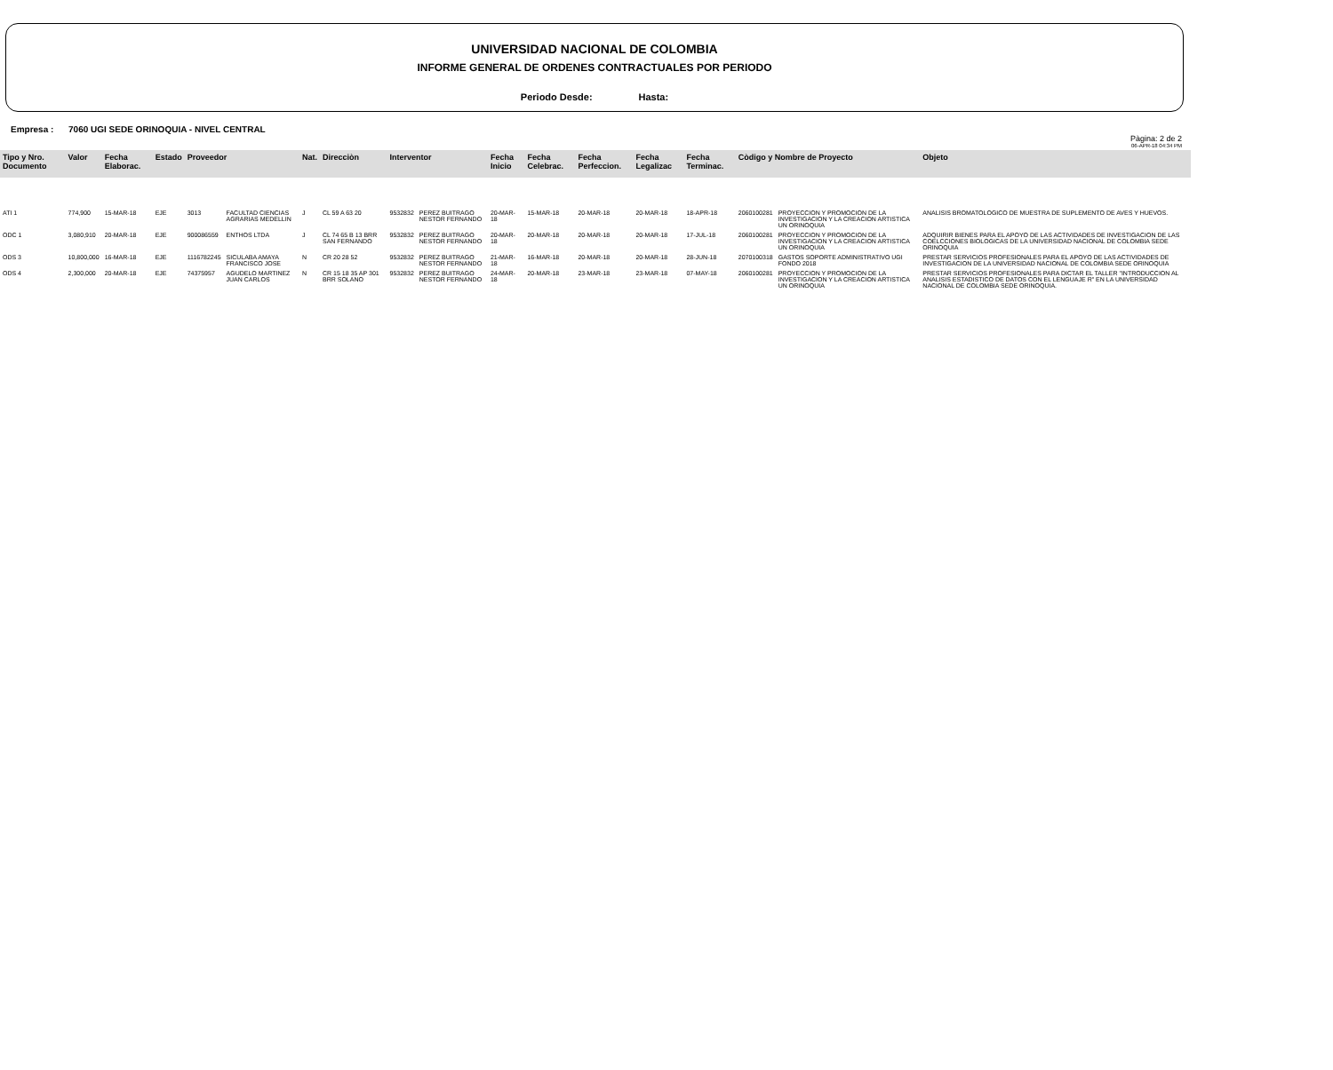UNIVERSIDAD NACIONAL DE COLOMBIA
INFORME GENERAL DE ORDENES CONTRACTUALES POR PERIODO
Periodo Desde: Hasta:
Empresa : 7060 UGI SEDE ORINOQUIA - NIVEL CENTRAL
Pàgina: 2 de 2
06-APR-18 04:34 PM
| Tipo y Nro. Documento | Valor | Fecha Elaborac. | Estado | Proveedor | | Nat. | Direcciòn | Interventor | | Fecha Inicio | Fecha Celebrac. | Fecha Perfeccion. | Fecha Legalizac | Fecha Terminac. | Còdigo y Nombre de Proyecto | | Objeto |
| --- | --- | --- | --- | --- | --- | --- | --- | --- | --- | --- | --- | --- | --- | --- | --- | --- | --- |
| ATI 1 | 774,900 | 15-MAR-18 | EJE | 3013 | FACULTAD CIENCIAS AGRARIAS MEDELLIN | J | CL 59 A 63 20 | 9532832 | PEREZ BUITRAGO NESTOR FERNANDO | 20-MAR-18 | 15-MAR-18 | 20-MAR-18 | 20-MAR-18 | 18-APR-18 | 2060100281 | PROYECCION Y PROMOCION DE LA INVESTIGACION Y LA CREACION ARTISTICA UN ORINOQUIA | ANALISIS BROMATOLOGICO DE MUESTRA DE SUPLEMENTO DE AVES Y HUEVOS. |
| ODC 1 | 3,080,910 | 20-MAR-18 | EJE | 900086559 | ENTHOS LTDA | J | CL 74 65 B 13 BRR SAN FERNANDO | 9532832 | PEREZ BUITRAGO NESTOR FERNANDO | 20-MAR-18 | 20-MAR-18 | 20-MAR-18 | 20-MAR-18 | 17-JUL-18 | 2060100281 | PROYECCION Y PROMOCION DE LA INVESTIGACION Y LA CREACION ARTISTICA UN ORINOQUIA | ADQUIRIR BIENES PARA EL APOYO DE LAS ACTIVIDADES DE INVESTIGACION DE LAS COELCCIONES BIOLOGICAS DE LA UNIVERSIDAD NACIONAL DE COLOMBIA SEDE ORINOQUIA |
| ODS 3 | 10,800,000 | 16-MAR-18 | EJE | 1116782245 | SICULABA AMAYA FRANCISCO JOSE | N | CR 20 28 52 | 9532832 | PEREZ BUITRAGO NESTOR FERNANDO | 21-MAR-18 | 16-MAR-18 | 20-MAR-18 | 20-MAR-18 | 28-JUN-18 | 2070100318 | GASTOS SOPORTE ADMINISTRATIVO UGI FONDO 2018 | PRESTAR SERVICIOS PROFESIONALES PARA EL APOYO DE LAS ACTIVIDADES DE INVESTIGACION DE LA UNIVERSIDAD NACIONAL DE COLOMBIA SEDE ORINOQUIA |
| ODS 4 | 2,300,000 | 20-MAR-18 | EJE | 74375957 | AGUDELO MARTINEZ JUAN CARLOS | N | CR 15 18 35 AP 301 BRR SOLANO | 9532832 | PEREZ BUITRAGO NESTOR FERNANDO | 24-MAR-18 | 20-MAR-18 | 23-MAR-18 | 23-MAR-18 | 07-MAY-18 | 2060100281 | PROYECCION Y PROMOCION DE LA INVESTIGACION Y LA CREACION ARTISTICA UN ORINOQUIA | PRESTAR SERVICIOS PROFESIONALES PARA DICTAR EL TALLER "INTRODUCCION AL ANALISIS ESTADISTICO DE DATOS CON EL LENGUAJE R" EN LA UNIVERSIDAD NACIONAL DE COLOMBIA SEDE ORINOQUIA. |